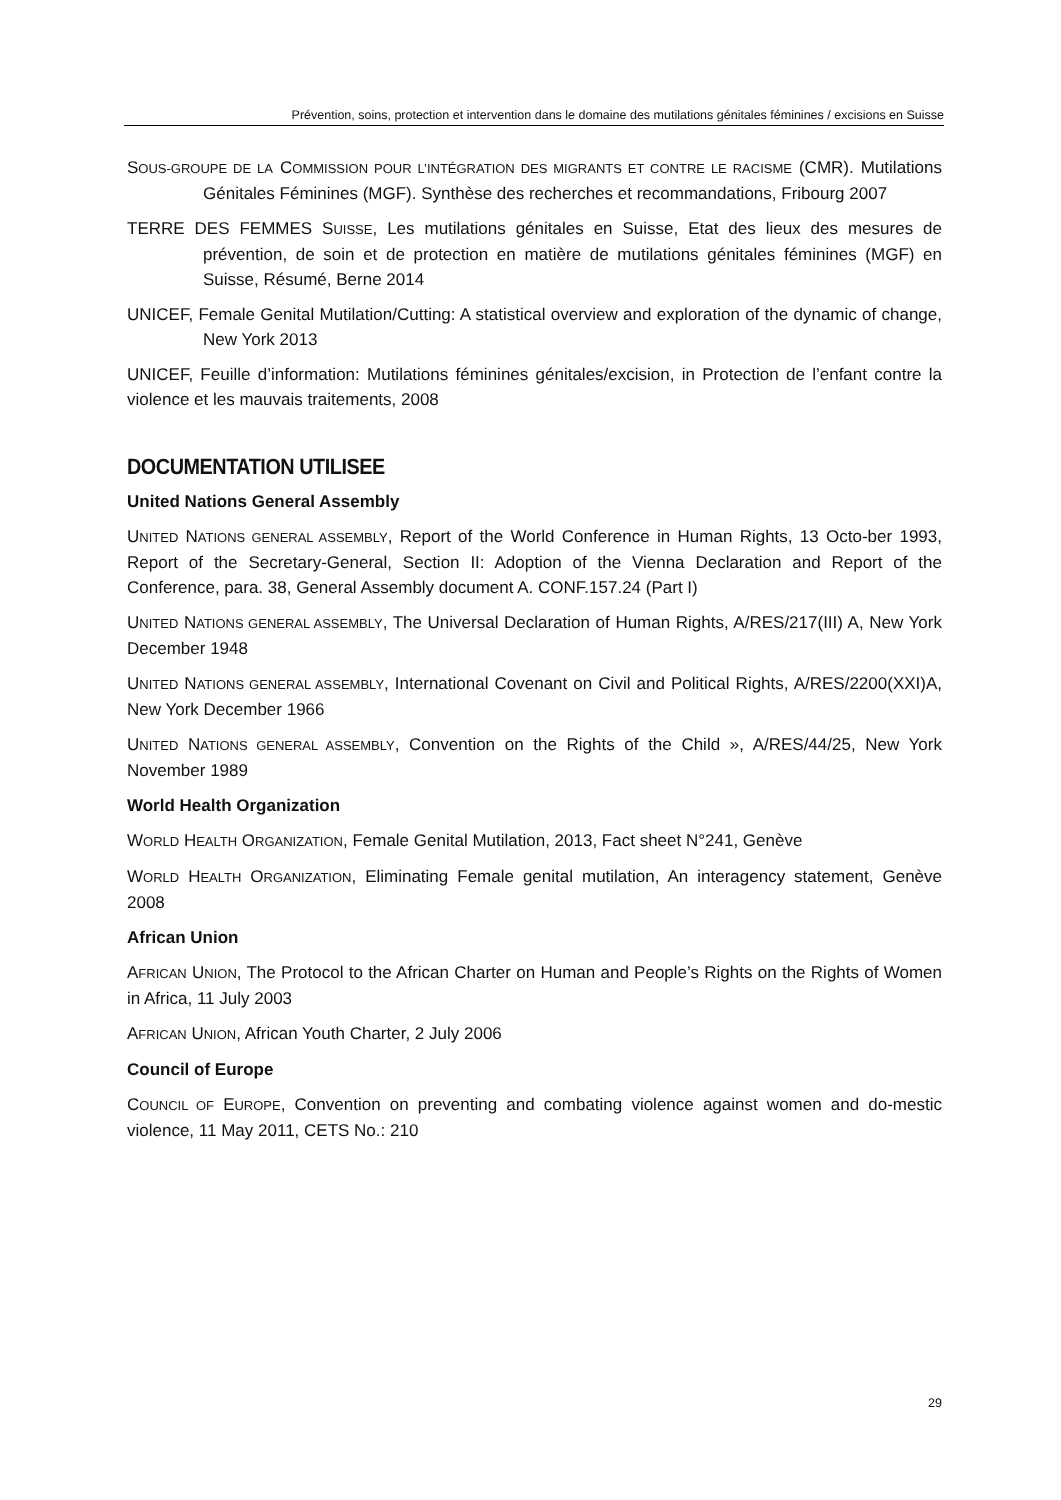Prévention, soins, protection et intervention dans le domaine des mutilations génitales féminines / excisions en Suisse
SOUS-GROUPE DE LA COMMISSION POUR L’INTÉGRATION DES MIGRANTS ET CONTRE LE RACISME (CMR). Mutilations Génitales Féminines (MGF). Synthèse des recherches et recommandations, Fribourg 2007
TERRE DES FEMMES SUISSE, Les mutilations génitales en Suisse, Etat des lieux des mesures de prévention, de soin et de protection en matière de mutilations génitales féminines (MGF) en Suisse, Résumé, Berne 2014
UNICEF, Female Genital Mutilation/Cutting: A statistical overview and exploration of the dynamic of change, New York 2013
UNICEF, Feuille d’information: Mutilations féminines génitales/excision, in Protection de l’enfant contre la violence et les mauvais traitements, 2008
DOCUMENTATION UTILISEE
United Nations General Assembly
UNITED NATIONS GENERAL ASSEMBLY, Report of the World Conference in Human Rights, 13 Octo-ber 1993, Report of the Secretary-General, Section II: Adoption of the Vienna Declaration and Report of the Conference, para. 38, General Assembly document A. CONF.157.24 (Part I)
UNITED NATIONS GENERAL ASSEMBLY, The Universal Declaration of Human Rights, A/RES/217(III) A, New York December 1948
UNITED NATIONS GENERAL ASSEMBLY, International Covenant on Civil and Political Rights, A/RES/2200(XXI)A, New York December 1966
UNITED NATIONS GENERAL ASSEMBLY, Convention on the Rights of the Child », A/RES/44/25, New York November 1989
World Health Organization
WORLD HEALTH ORGANIZATION, Female Genital Mutilation, 2013, Fact sheet N°241, Genève
WORLD HEALTH ORGANIZATION, Eliminating Female genital mutilation, An interagency statement, Genève 2008
African Union
AFRICAN UNION, The Protocol to the African Charter on Human and People’s Rights on the Rights of Women in Africa, 11 July 2003
AFRICAN UNION, African Youth Charter, 2 July 2006
Council of Europe
COUNCIL OF EUROPE, Convention on preventing and combating violence against women and do-mestic violence, 11 May 2011, CETS No.: 210
29